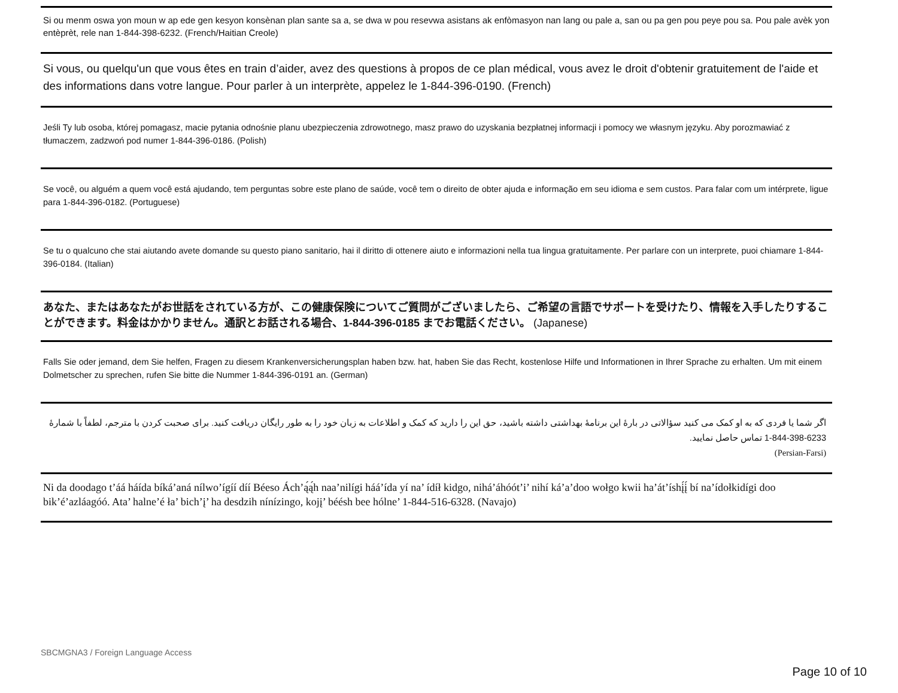Si ou menm oswa yon moun w ap ede gen kesyon konsènan plan sante sa a, se dwa w pou resevwa asistans ak enfòmasyon nan lang ou pale a, san ou pa gen pou peye pou sa. Pou pale avèk yon entèprèt, rele nan 1-844-398-6232. (French/Haitian Creole)
Si vous, ou quelqu'un que vous êtes en train d’aider, avez des questions à propos de ce plan médical, vous avez le droit d'obtenir gratuitement de l'aide et des informations dans votre langue. Pour parler à un interprète, appelez le 1-844-396-0190. (French)
Jeśli Ty lub osoba, której pomagasz, macie pytania odnośnie planu ubezpieczenia zdrowotnego, masz prawo do uzyskania bezpłatnej informacji i pomocy we własnym języku. Aby porozmawiać z tłumaczem, zadzwoń pod numer 1-844-396-0186. (Polish)
Se você, ou alguém a quem você está ajudando, tem perguntas sobre este plano de saúde, você tem o direito de obter ajuda e informação em seu idioma e sem custos. Para falar com um intérprete, ligue para 1-844-396-0182. (Portuguese)
Se tu o qualcuno che stai aiutando avete domande su questo piano sanitario, hai il diritto di ottenere aiuto e informazioni nella tua lingua gratuitamente. Per parlare con un interprete, puoi chiamare 1-844-396-0184. (Italian)
あなた、またはあなたがお世話をされている方が、この健康保険についてご質問がございましたら、ご希望の言語でサポートを受けたり、情報を入手したりすることができます。料金はかかりません。通訳とお話される場合、1-844-396-0185 までお電話ください。 (Japanese)
Falls Sie oder jemand, dem Sie helfen, Fragen zu diesem Krankenversicherungsplan haben bzw. hat, haben Sie das Recht, kostenlose Hilfe und Informationen in Ihrer Sprache zu erhalten. Um mit einem Dolmetscher zu sprechen, rufen Sie bitte die Nummer 1-844-396-0191 an. (German)
اگر شما یا فردی که به او کمک می کنید سؤالاتی در بارهٔ این برنامهٔ بهداشتی داشته باشید، حق این را دارید که کمک و اطلاعات به زبان خود را به طور رایگان دریافت کنید. برای صحبت کردن با مترجم، لطفاً با شمارهٔ 1-844-398-6233 تماس حاصل نمایید.
(Persian-Farsi)
Ni da doodago t’áá háída bíká’aná nílwo’ígíí díí Béeso Ách’ą́ą́h naa’nilígi háá’ída yí na’ ídíł kidgo, nihá’áhóót’i’ nihí ká’a’doo wołgo kwii ha’át’íshį́į́ bí na’ídołkidígi doo bik’é’azláagóó. Ata’ halne’é ła’ bich’į’ ha desdzih nínízingo, kojį’ béésh bee hólne’ 1-844-516-6328. (Navajo)
SBCMGNA3 / Foreign Language Access
Page 10 of 10